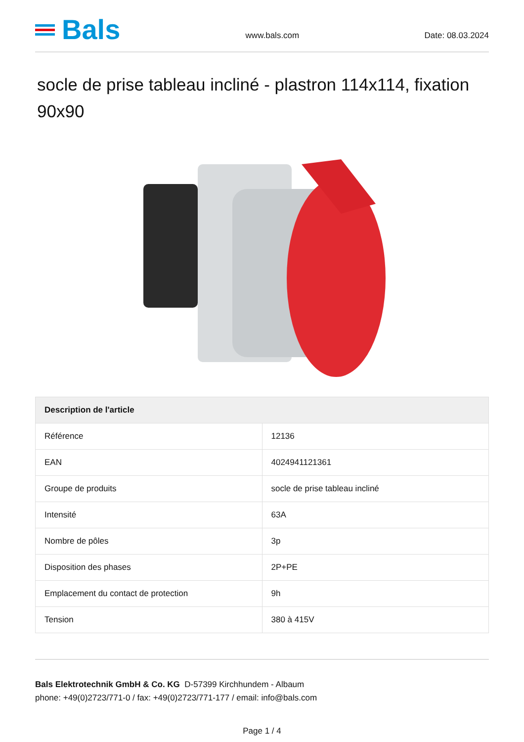Bals
www.bals.com
Date: 08.03.2024
socle de prise tableau incliné - plastron 114x114, fixation 90x90
| Description de l'article | |
| --- | --- |
| Référence | 12136 |
| EAN | 4024941121361 |
| Groupe de produits | socle de prise tableau incliné |
| Intensité | 63A |
| Nombre de pôles | 3p |
| Disposition des phases | 2P+PE |
| Emplacement du contact de protection | 9h |
| Tension | 380 à 415V |
Bals Elektrotechnik GmbH & Co. KG D-57399 Kirchhundem - Albaum
phone: +49(0)2723/771-0 / fax: +49(0)2723/771-177 / email: info@bals.com
Page 1 / 4